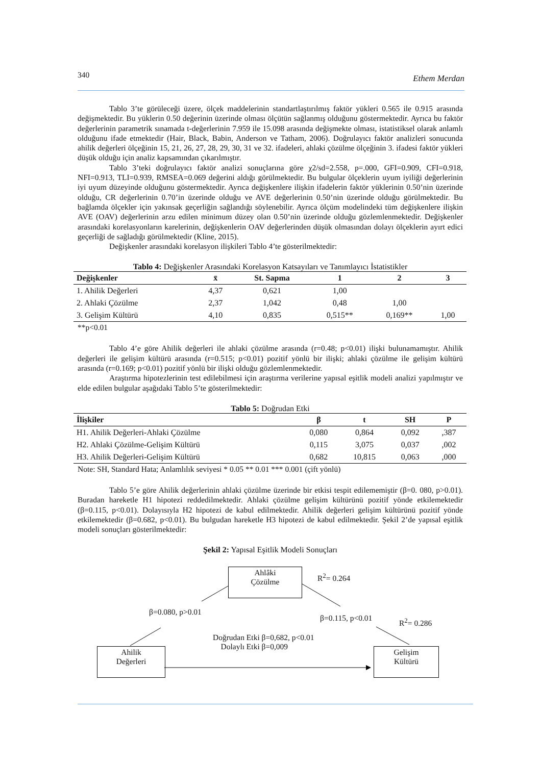340 Ethem Merdan
Tablo 3’te görüleceği üzere, ölçek maddelerinin standartlaştırılmış faktör yükleri 0.565 ile 0.915 arasında değişmektedir. Bu yüklerin 0.50 değerinin üzerinde olması ölçütün sağlanmış olduğunu göstermektedir. Ayrıca bu faktör değerlerinin parametrik sınamada t-değerlerinin 7.959 ile 15.098 arasında değişmekte olması, istatistiksel olarak anlamlı olduğunu ifade etmektedir (Hair, Black, Babin, Anderson ve Tatham, 2006). Doğrulayıcı faktör analizleri sonucunda ahilik değerleri ölçeğinin 15, 21, 26, 27, 28, 29, 30, 31 ve 32. ifadeleri, ahlaki çözülme ölçeğinin 3. ifadesi faktör yükleri düşük olduğu için analiz kapsamından çıkarılmıştır.
Tablo 3’teki doğrulayıcı faktör analizi sonuçlarına göre χ2/sd=2.558, p=.000, GFI=0.909, CFI=0.918, NFI=0.913, TLI=0.939, RMSEA=0.069 değerini aldığı görülmektedir. Bu bulgular ölçeklerin uyum iyiliği değerlerinin iyi uyum düzeyinde olduğunu göstermektedir. Ayrıca değişkenlere ilişkin ifadelerin faktör yüklerinin 0.50’nin üzerinde olduğu, CR değerlerinin 0.70’in üzerinde olduğu ve AVE değerlerinin 0.50’nin üzerinde olduğu görülmektedir. Bu bağlamda ölçekler için yakınsak geçerliğin sağlandığı söylenebilir. Ayrıca ölçüm modelindeki tüm değişkenlere ilişkin AVE (OAV) değerlerinin arzu edilen minimum düzey olan 0.50’nin üzerinde olduğu gözlemlenmektedir. Değişkenler arasındaki korelasyonların karelerinin, değişkenlerin OAV değerlerinden düşük olmasından dolayı ölçeklerin ayırt edici geçerliği de sağladığı görülmektedir (Kline, 2015).
Değişkenler arasındaki korelasyon ilişkileri Tablo 4’te gösterilmektedir:
Tablo 4: Değişkenler Arasındaki Korelasyon Katsayıları ve Tanımlayıcı İstatistikler
| Değişkenler | x̄ | St. Sapma | 1 | 2 | 3 |
| --- | --- | --- | --- | --- | --- |
| 1. Ahilik Değerleri | 4,37 | 0,621 | 1,00 | | |
| 2. Ahlaki Çözülme | 2,37 | 1,042 | 0,48 | 1,00 | |
| 3. Gelişim Kültürü | 4,10 | 0,835 | 0,515** | 0,169** | 1,00 |
**p<0.01
Tablo 4’e göre Ahilik değerleri ile ahlaki çözülme arasında (r=0.48; p<0.01) ilişki bulunamamıştır. Ahilik değerleri ile gelişim kültürü arasında (r=0.515; p<0.01) pozitif yönlü bir ilişki; ahlaki çözülme ile gelişim kültürü arasında (r=0.169; p<0.01) pozitif yönlü bir ilişki olduğu gözlemlenmektedir.
Araştırma hipotezlerinin test edilebilmesi için araştırma verilerine yapısal eşitlik modeli analizi yapılmıştır ve elde edilen bulgular aşağıdaki Tablo 5’te gösterilmektedir:
Tablo 5: Doğrudan Etki
| İlişkiler | β | t | SH | P |
| --- | --- | --- | --- | --- |
| H1. Ahilik Değerleri-Ahlaki Çözülme | 0,080 | 0,864 | 0,092 | ,387 |
| H2. Ahlaki Çözülme-Gelişim Kültürü | 0,115 | 3,075 | 0,037 | ,002 |
| H3. Ahilik Değerleri-Gelişim Kültürü | 0,682 | 10,815 | 0,063 | ,000 |
Note: SH, Standard Hata; Anlamlılık seviyesi * 0.05 ** 0.01 *** 0.001 (çift yönlü)
Tablo 5’e göre Ahilik değerlerinin ahlaki çözülme üzerinde bir etkisi tespit edilememiştir (β=0. 080, p>0.01). Buradan hareketle H1 hipotezi reddedilmektedir. Ahlaki çözülme gelişim kültürünü pozitif yönde etkilemektedir (β=0.115, p<0.01). Dolayısıyla H2 hipotezi de kabul edilmektedir. Ahilik değerleri gelişim kültürünü pozitif yönde etkilemektedir (β=0.682, p<0.01). Bu bulgudan hareketle H3 hipotezi de kabul edilmektedir. Şekil 2’de yapısal eşitlik modeli sonuçları gösterilmektedir:
Şekil 2: Yapısal Eşitlik Modeli Sonuçları
Ahlâki
Çözülme
R<sup>2</sup>= 0.264
β=0.080, p>0.01
β=0.115, p<0.01 R<sup>2</sup>= 0.286
Doğrudan Etki β=0,682, p<0.01
Dolaylı Etki β=0,009
Ahilik
Değerleri
Gelişim
Kültürü